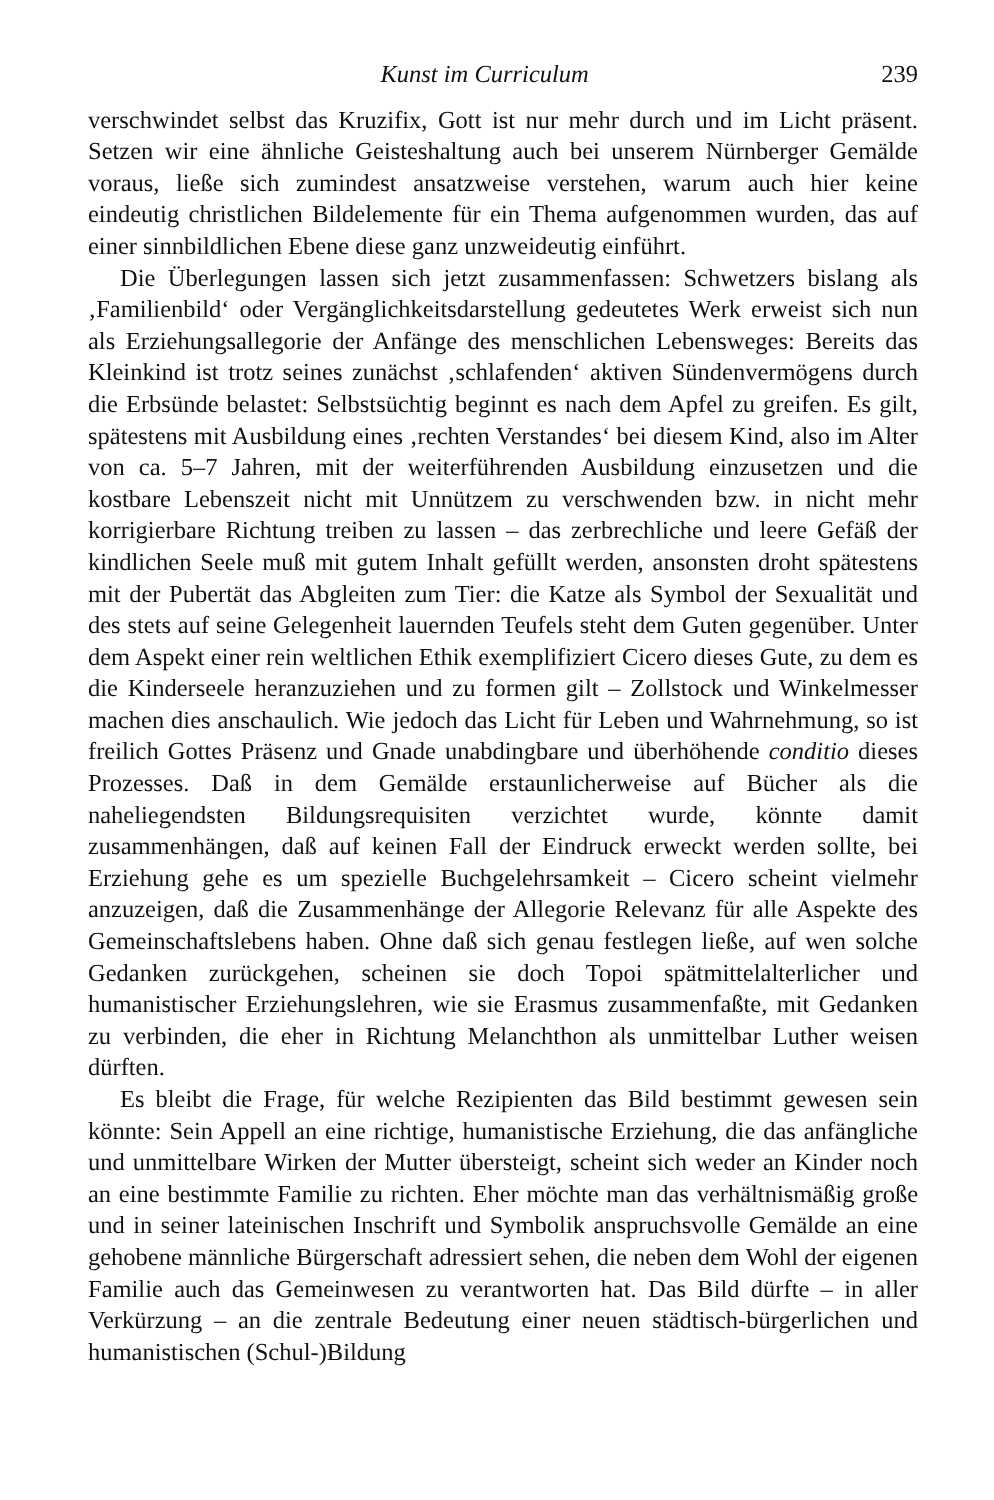Kunst im Curriculum 239
verschwindet selbst das Kruzifix, Gott ist nur mehr durch und im Licht präsent. Setzen wir eine ähnliche Geisteshaltung auch bei unserem Nürnberger Gemälde voraus, ließe sich zumindest ansatzweise verstehen, warum auch hier keine eindeutig christlichen Bildelemente für ein Thema aufgenommen wurden, das auf einer sinnbildlichen Ebene diese ganz unzweideutig einführt.
Die Überlegungen lassen sich jetzt zusammenfassen: Schwetzers bislang als ‚Familienbild‘ oder Vergänglichkeitsdarstellung gedeutetes Werk erweist sich nun als Erziehungsallegorie der Anfänge des menschlichen Lebensweges: Bereits das Kleinkind ist trotz seines zunächst ‚schlafenden‘ aktiven Sündenvermögens durch die Erbsünde belastet: Selbstsüchtig beginnt es nach dem Apfel zu greifen. Es gilt, spätestens mit Ausbildung eines ‚rechten Verstandes‘ bei diesem Kind, also im Alter von ca. 5–7 Jahren, mit der weiterführenden Ausbildung einzusetzen und die kostbare Lebenszeit nicht mit Unnützem zu verschwenden bzw. in nicht mehr korrigierbare Richtung treiben zu lassen – das zerbrechliche und leere Gefäß der kindlichen Seele muß mit gutem Inhalt gefüllt werden, ansonsten droht spätestens mit der Pubertät das Abgleiten zum Tier: die Katze als Symbol der Sexualität und des stets auf seine Gelegenheit lauernden Teufels steht dem Guten gegenüber. Unter dem Aspekt einer rein weltlichen Ethik exemplifiziert Cicero dieses Gute, zu dem es die Kinderseele heranzuziehen und zu formen gilt – Zollstock und Winkelmesser machen dies anschaulich. Wie jedoch das Licht für Leben und Wahrnehmung, so ist freilich Gottes Präsenz und Gnade unabdingbare und überhöhende conditio dieses Prozesses. Daß in dem Gemälde erstaunlicherweise auf Bücher als die naheliegendsten Bildungsrequisiten verzichtet wurde, könnte damit zusammenhängen, daß auf keinen Fall der Eindruck erweckt werden sollte, bei Erziehung gehe es um spezielle Buchgelehrsamkeit – Cicero scheint vielmehr anzuzeigen, daß die Zusammenhänge der Allegorie Relevanz für alle Aspekte des Gemeinschaftslebens haben. Ohne daß sich genau festlegen ließe, auf wen solche Gedanken zurückgehen, scheinen sie doch Topoi spätmittelalterlicher und humanistischer Erziehungslehren, wie sie Erasmus zusammenfaßte, mit Gedanken zu verbinden, die eher in Richtung Melanchthon als unmittelbar Luther weisen dürften.
Es bleibt die Frage, für welche Rezipienten das Bild bestimmt gewesen sein könnte: Sein Appell an eine richtige, humanistische Erziehung, die das anfängliche und unmittelbare Wirken der Mutter übersteigt, scheint sich weder an Kinder noch an eine bestimmte Familie zu richten. Eher möchte man das verhältnismäßig große und in seiner lateinischen Inschrift und Symbolik anspruchsvolle Gemälde an eine gehobene männliche Bürgerschaft adressiert sehen, die neben dem Wohl der eigenen Familie auch das Gemeinwesen zu verantworten hat. Das Bild dürfte – in aller Verkürzung – an die zentrale Bedeutung einer neuen städtisch-bürgerlichen und humanistischen (Schul-)Bildung